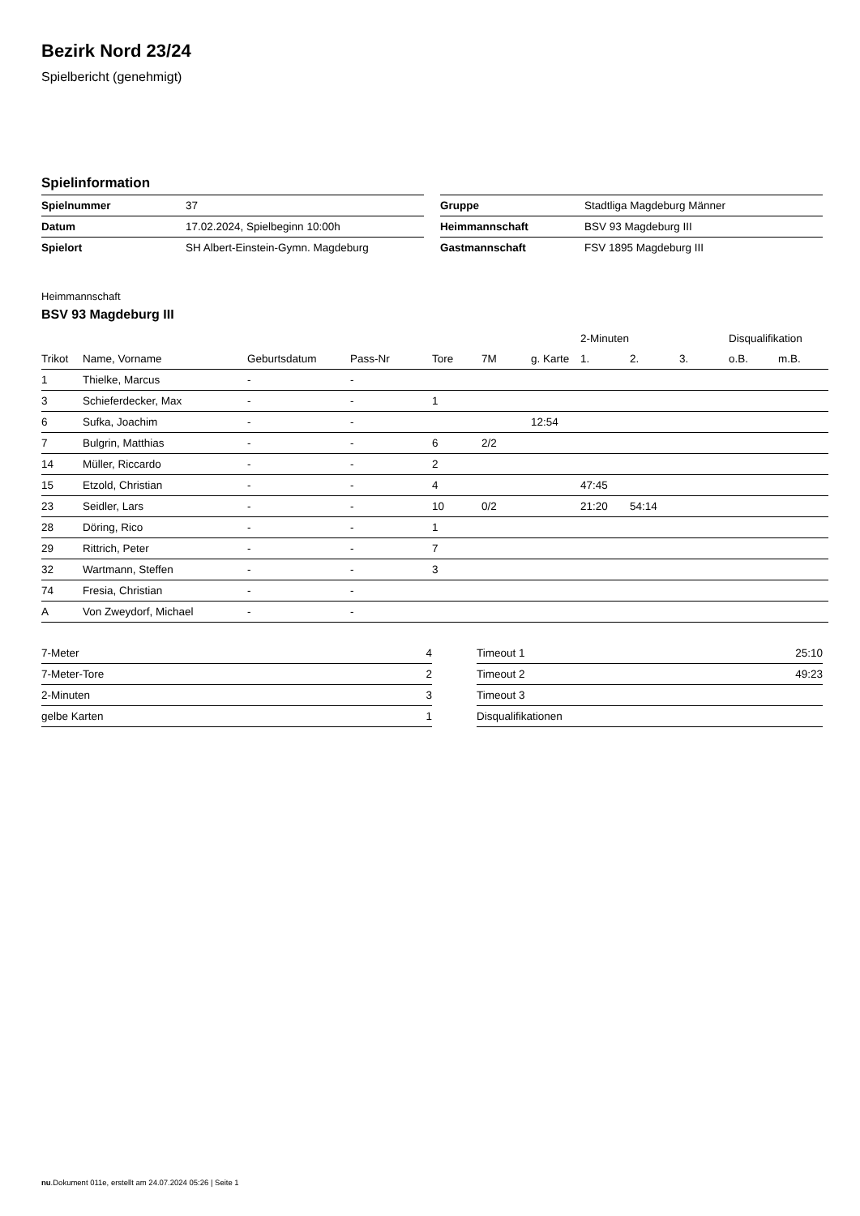Bezirk Nord 23/24
Spielbericht (genehmigt)
Spielinformation
| Spielnummer | 37 |
| Datum | 17.02.2024, Spielbeginn 10:00h |
| Spielort | SH Albert-Einstein-Gymn. Magdeburg |
| Gruppe | Stadtliga Magdeburg Männer |
| Heimmannschaft | BSV 93 Magdeburg III |
| Gastmannschaft | FSV 1895 Magdeburg III |
Heimmannschaft
BSV 93 Magdeburg III
| | | | | | | | 2-Minuten | | | Disqualifikation | |
| --- | --- | --- | --- | --- | --- | --- | --- | --- | --- | --- | --- |
| Trikot | Name, Vorname | Geburtsdatum | Pass-Nr | Tore | 7M | g. Karte | 1. | 2. | 3. | o.B. | m.B. |
| 1 | Thielke, Marcus | - | - | | | | | | | | |
| 3 | Schieferdecker, Max | - | - | 1 | | | | | | | |
| 6 | Sufka, Joachim | - | - | | | 12:54 | | | | | |
| 7 | Bulgrin, Matthias | - | - | 6 | 2/2 | | | | | | |
| 14 | Müller, Riccardo | - | - | 2 | | | | | | | |
| 15 | Etzold, Christian | - | - | 4 | | | 47:45 | | | | |
| 23 | Seidler, Lars | - | - | 10 | 0/2 | | 21:20 | 54:14 | | | |
| 28 | Döring, Rico | - | - | 1 | | | | | | | |
| 29 | Rittrich, Peter | - | - | 7 | | | | | | | |
| 32 | Wartmann, Steffen | - | - | 3 | | | | | | | |
| 74 | Fresia, Christian | - | - | | | | | | | | |
| A | Von Zweydorf, Michael | - | - | | | | | | | | |
| 7-Meter | 4 |
| 7-Meter-Tore | 2 |
| 2-Minuten | 3 |
| gelbe Karten | 1 |
| Timeout 1 | 25:10 |
| Timeout 2 | 49:23 |
| Timeout 3 | |
| Disqualifikationen | |
nu.Dokument 011e, erstellt am 24.07.2024 05:26 | Seite 1